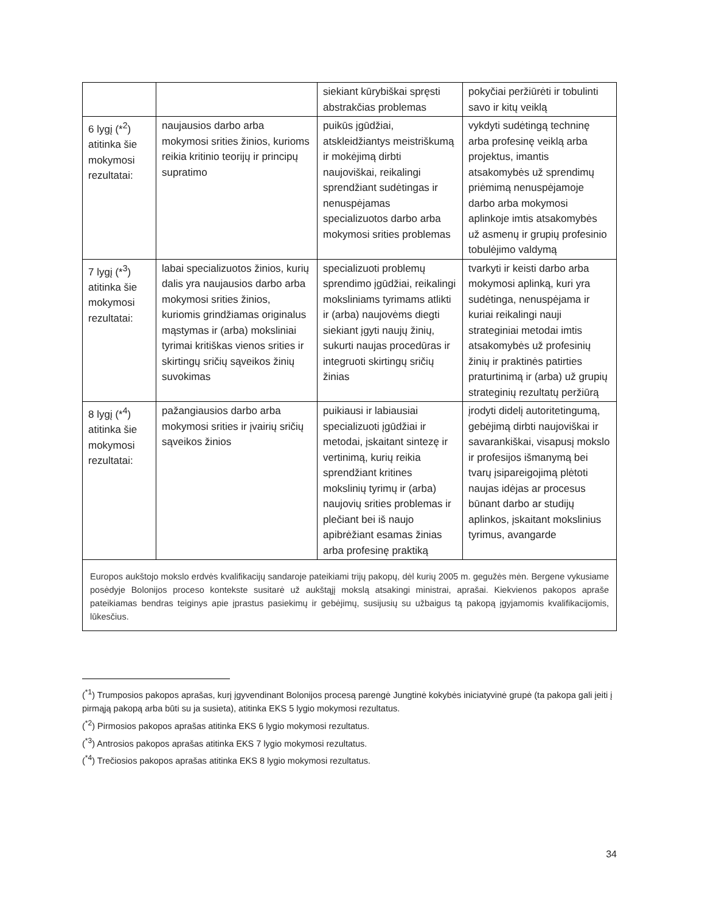| | | siekiant kūrybiškai spręsti abstrakčias problemas | pokyčiai peržiūrėti ir tobulinti savo ir kitų veiklą |
| 6 lygį (*<sup>2</sup>) atitinka šie mokymosi rezultatai: | naujausios darbo arba mokymosi srities žinios, kurioms reikia kritinio teorijų ir principų supratimo | puikūs įgūdžiai, atskleidžiantys meistriškumą ir mokėjimą dirbti naujoviškai, reikalingi sprendžiant sudėtingas ir nenuspėjamas specializuotos darbo arba mokymosi srities problemas | vykdyti sudėtingą techninę arba profesinę veiklą arba projektus, imantis atsakomybės už sprendimų priėmimą nenuspėjamoje darbo arba mokymosi aplinkoje imtis atsakomybės už asmenų ir grupių profesinio tobulėjimo valdymą |
| 7 lygį (*<sup>3</sup>) atitinka šie mokymosi rezultatai: | labai specializuotos žinios, kurių dalis yra naujausios darbo arba mokymosi srities žinios, kuriomis grindžiamas originalus mąstymas ir (arba) moksliniai tyrimai kritiškas vienos srities ir skirtingų sričių sąveikos žinių suvokimas | specializuoti problemų sprendimo įgūdžiai, reikalingi moksliniams tyrimams atlikti ir (arba) naujovėms diegti siekiant įgyti naujų žinių, sukurti naujas procedūras ir integruoti skirtingų sričių žinias | tvarkyti ir keisti darbo arba mokymosi aplinką, kuri yra sudėtinga, nenuspėjama ir kuriai reikalingi nauji strateginiai metodai imtis atsakomybės už profesinių žinių ir praktinės patirties praturtinimą ir (arba) už grupių strateginių rezultatų peržiūrą |
| 8 lygį (*<sup>4</sup>) atitinka šie mokymosi rezultatai: | pažangiausios darbo arba mokymosi srities ir įvairių sričių sąveikos žinios | puikiausi ir labiausiai specializuoti įgūdžiai ir metodai, įskaitant sintezę ir vertinimą, kurių reikia sprendžiant kritines mokslinių tyrimų ir (arba) naujovių srities problemas ir plečiant bei iš naujo apibrėžiant esamas žinias arba profesinę praktiką | įrodyti didelį autoritetingumą, gebėjimą dirbti naujoviškai ir savarankiškai, visapusį mokslo ir profesijos išmanymą bei tvarų įsipareigojimą plėtoti naujas idėjas ar procesus būnant darbo ar studijų aplinkos, įskaitant mokslinius tyrimus, avangarde |
Europos aukštojo mokslo erdvės kvalifikacijų sandaroje pateikiami trijų pakopų, dėl kurių 2005 m. gegužės mėn. Bergene vykusiame posėdyje Bolonijos proceso kontekste susitarė už aukštąjį mokslą atsakingi ministrai, aprašai. Kiekvienos pakopos apraše pateikiamas bendras teiginys apie įprastus pasiekimų ir gebėjimų, susijusių su užbaigus tą pakopą įgyjamomis kvalifikacijomis, lūkesčius.
(<sup>*1</sup>) Trumposios pakopos aprašas, kurį įgyvendinant Bolonijos procesą parengė Jungtinė kokybės iniciatyvinė grupė (ta pakopa gali įeiti į pirmąją pakopą arba būti su ja susieta), atitinka EKS 5 lygio mokymosi rezultatus.
(<sup>*2</sup>) Pirmosios pakopos aprašas atitinka EKS 6 lygio mokymosi rezultatus.
(<sup>*3</sup>) Antrosios pakopos aprašas atitinka EKS 7 lygio mokymosi rezultatus.
(<sup>*4</sup>) Trečiosios pakopos aprašas atitinka EKS 8 lygio mokymosi rezultatus.
34